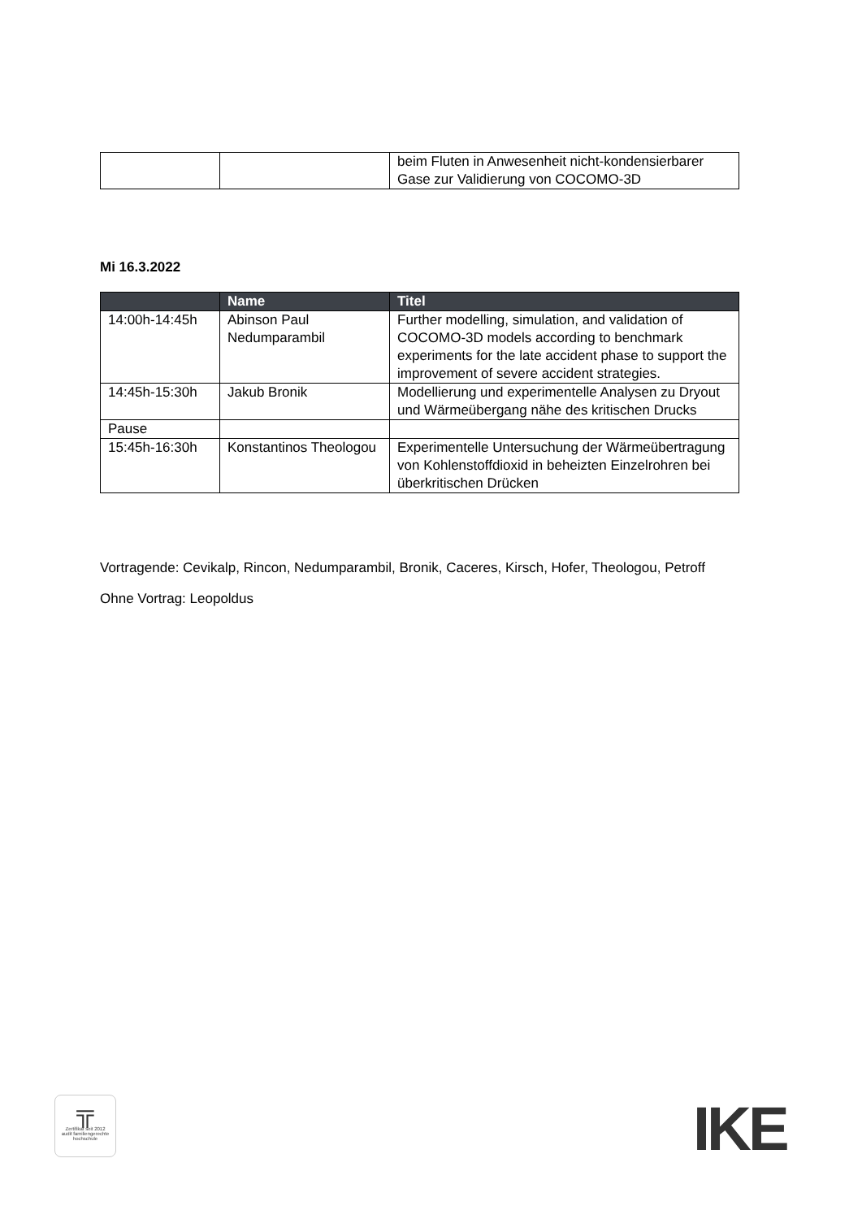| | | beim Fluten in Anwesenheit nicht-kondensierbarer Gase zur Validierung von COCOMO-3D |
Mi 16.3.2022
| | Name | Titel |
| --- | --- | --- |
| 14:00h-14:45h | Abinson Paul Nedumparambil | Further modelling, simulation, and validation of COCOMO-3D models according to benchmark experiments for the late accident phase to support the improvement of severe accident strategies. |
| 14:45h-15:30h | Jakub Bronik | Modellierung und experimentelle Analysen zu Dryout und Wärmeübergang nähe des kritischen Drucks |
| Pause | | |
| 15:45h-16:30h | Konstantinos Theologou | Experimentelle Untersuchung der Wärmeübertragung von Kohlenstoffdioxid in beheizten Einzelrohren bei überkritischen Drücken |
Vortragende: Cevikalp, Rincon, Nedumparambil, Bronik, Caceres, Kirsch, Hofer, Theologou, Petroff
Ohne Vortrag: Leopoldus
╦
Zertifikat seit 2012
audit familiengerechte
hochschule
IKE